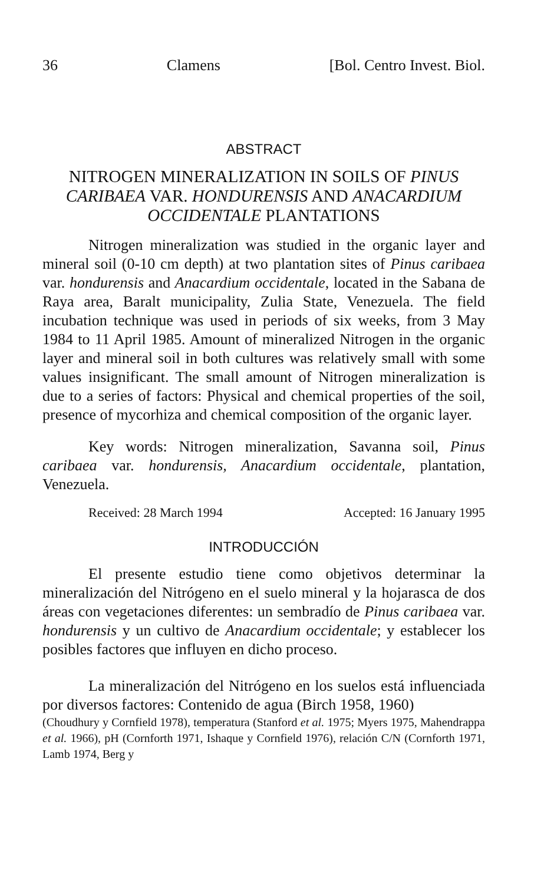36 Clamens [Bol. Centro Invest. Biol.
ABSTRACT
NITROGEN MINERALIZATION IN SOILS OF PINUS CARIBAEA VAR. HONDURENSIS AND ANACARDIUM OCCIDENTALE PLANTATIONS
Nitrogen mineralization was studied in the organic layer and mineral soil (0-10 cm depth) at two plantation sites of Pinus caribaea var. hondurensis and Anacardium occidentale, located in the Sabana de Raya area, Baralt municipality, Zulia State, Venezuela. The field incubation technique was used in periods of six weeks, from 3 May 1984 to 11 April 1985. Amount of mineralized Nitrogen in the organic layer and mineral soil in both cultures was relatively small with some values insignificant. The small amount of Nitrogen mineralization is due to a series of factors: Physical and chemical properties of the soil, presence of mycorhiza and chemical composition of the organic layer.
Key words: Nitrogen mineralization, Savanna soil, Pinus caribaea var. hondurensis, Anacardium occidentale, plantation, Venezuela.
Received: 28 March 1994 Accepted: 16 January 1995
INTRODUCCIÓN
El presente estudio tiene como objetivos determinar la mineralización del Nitrógeno en el suelo mineral y la hojarasca de dos áreas con vegetaciones diferentes: un sembradío de Pinus caribaea var. hondurensis y un cultivo de Anacardium occidentale; y establecer los posibles factores que influyen en dicho proceso.
La mineralización del Nitrógeno en los suelos está influenciada por diversos factores: Contenido de agua (Birch 1958, 1960)
(Choudhury y Cornfield 1978), temperatura (Stanford et al. 1975; Myers 1975, Mahendrappa et al. 1966), pH (Cornforth 1971, Ishaque y Cornfield 1976), relación C/N (Cornforth 1971, Lamb 1974, Berg y